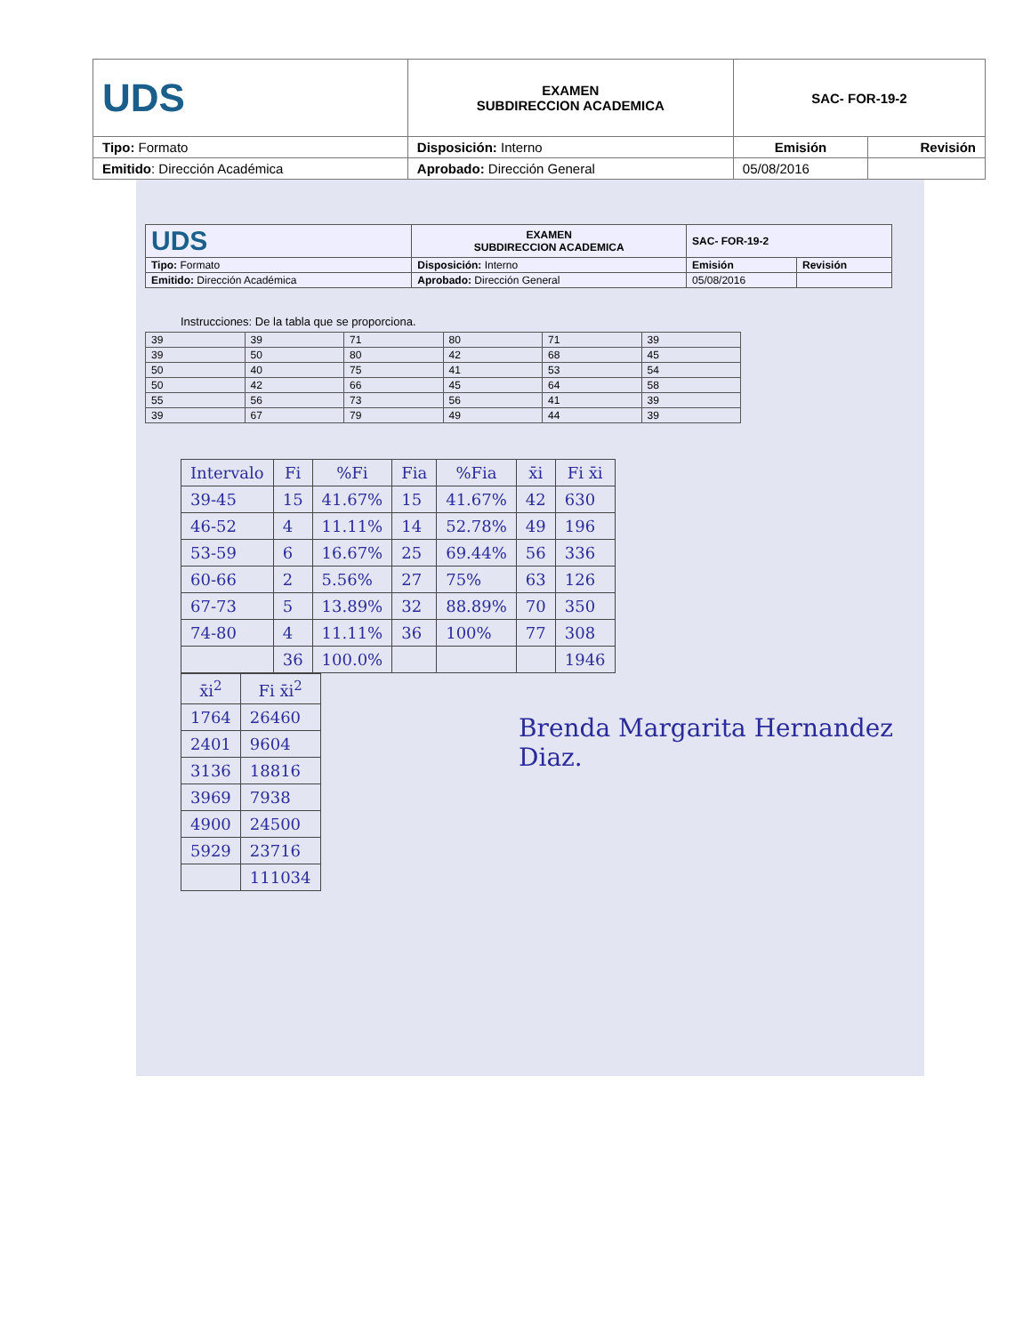| UDS | EXAMEN SUBDIRECCION ACADEMICA | SAC- FOR-19-2 | |
| Tipo: Formato | Disposición: Interno | Emisión | Revisión |
| Emitido : Dirección Académica | Aprobado: Dirección General | 05/08/2016 | |
| UDS | EXAMEN SUBDIRECCION ACADEMICA | SAC- FOR-19-2 | |
| Tipo: Formato | Disposición: Interno | Emisión | Revisión |
| Emitido: Dirección Académica | Aprobado: Dirección General | 05/08/2016 | |
Instrucciones: De la tabla que se proporciona.
| 39 | 39 | 71 | 80 | 71 | 39 |
| 39 | 50 | 80 | 42 | 68 | 45 |
| 50 | 40 | 75 | 41 | 53 | 54 |
| 50 | 42 | 66 | 45 | 64 | 58 |
| 55 | 56 | 73 | 56 | 41 | 39 |
| 39 | 67 | 79 | 49 | 44 | 39 |
| Intervalo | Fi | %Fi | Fia | %Fia | x̄i | Fi x̄i |
| --- | --- | --- | --- | --- | --- | --- |
| 39-45 | 15 | 41.67% | 15 | 41.67% | 42 | 630 |
| 46-52 | 4 | 11.11% | 14 | 52.78% | 49 | 196 |
| 53-59 | 6 | 16.67% | 25 | 69.44% | 56 | 336 |
| 60-66 | 2 | 5.56% | 27 | 75% | 63 | 126 |
| 67-73 | 5 | 13.89% | 32 | 88.89% | 70 | 350 |
| 74-80 | 4 | 11.11% | 36 | 100% | 77 | 308 |
| | 36 | 100.0% | | | | 1946 |
| x̄i<sup>2</sup> | Fi x̄i<sup>2</sup> |
| --- | --- |
| 1764 | 26460 |
| 2401 | 9604 |
| 3136 | 18816 |
| 3969 | 7938 |
| 4900 | 24500 |
| 5929 | 23716 |
| | 111034 |
Brenda Margarita Hernandez
Diaz.